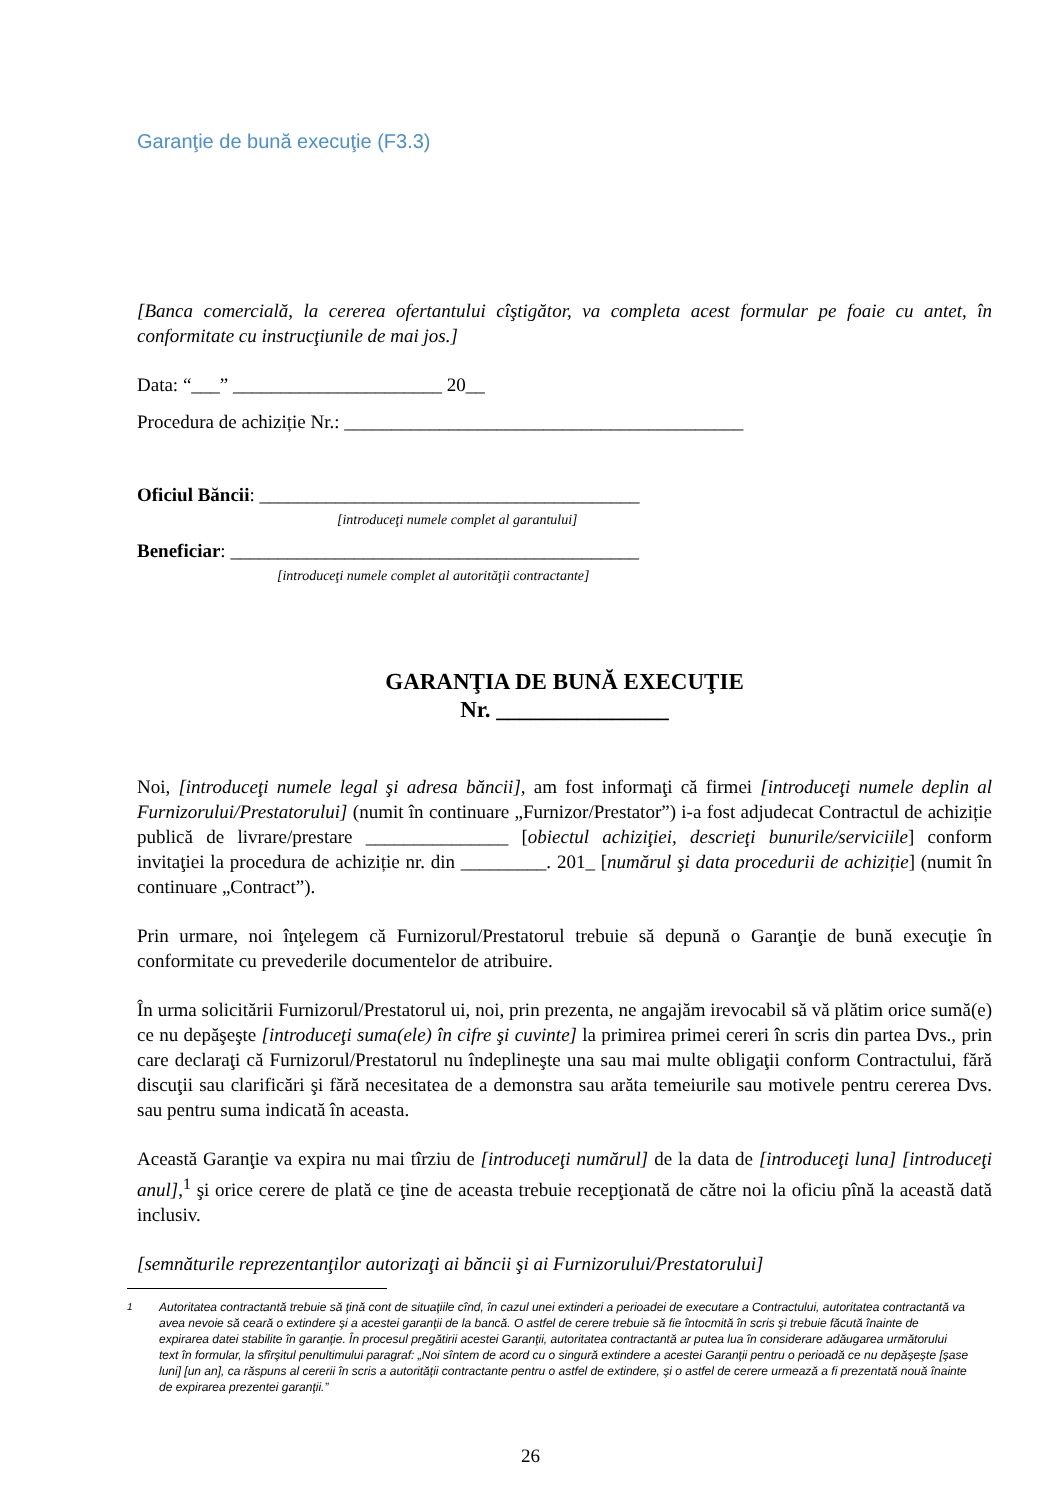Garanţie de bună execuţie (F3.3)
[Banca comercială, la cererea ofertantului cîştigător, va completa acest formular pe foaie cu antet, în conformitate cu instrucţiunile de mai jos.]
Data: “___” ______________________ 20__
Procedura de achiziție Nr.: __________________________________________
Oficiul Băncii: ________________________________________
[introduceţi numele complet al garantului]
Beneficiar: ___________________________________________
[introduceţi numele complet al autorităţii contractante]
GARANŢIA DE BUNĂ EXECUŢIE
Nr. _______________
Noi, [introduceţi numele legal şi adresa băncii], am fost informaţi că firmei [introduceţi numele deplin al Furnizorului/Prestatorului] (numit în continuare „Furnizor/Prestator”) i-a fost adjudecat Contractul de achiziție publică de livrare/prestare _______________ [obiectul achiziţiei, descrieţi bunurile/serviciile] conform invitaţiei la procedura de achiziție nr. din _________. 201_ [numărul şi data procedurii de achiziție] (numit în continuare „Contract”).
Prin urmare, noi înţelegem că Furnizorul/Prestatorul trebuie să depună o Garanţie de bună execuţie în conformitate cu prevederile documentelor de atribuire.
În urma solicitării Furnizorul/Prestatorul ui, noi, prin prezenta, ne angajăm irevocabil să vă plătim orice sumă(e) ce nu depăşeşte [introduceţi suma(ele) în cifre şi cuvinte] la primirea primei cereri în scris din partea Dvs., prin care declaraţi că Furnizorul/Prestatorul nu îndeplineşte una sau mai multe obligaţii conform Contractului, fără discuţii sau clarificări şi fără necesitatea de a demonstra sau arăta temeiurile sau motivele pentru cererea Dvs. sau pentru suma indicată în aceasta.
Această Garanţie va expira nu mai tîrziu de [introduceţi numărul] de la data de [introduceţi luna] [introduceţi anul],<sup>1</sup> şi orice cerere de plată ce ţine de aceasta trebuie recepţionată de către noi la oficiu pînă la această dată inclusiv.
[semnăturile reprezentanţilor autorizaţi ai băncii şi ai Furnizorului/Prestatorului]
<sup>1</sup> Autoritatea contractantă trebuie să ţină cont de situaţiile cînd, în cazul unei extinderi a perioadei de executare a Contractului, autoritatea contractantă va avea nevoie să ceară o extindere şi a acestei garanţii de la bancă. O astfel de cerere trebuie să fie întocmită în scris şi trebuie făcută înainte de expirarea datei stabilite în garanţie. În procesul pregătirii acestei Garanţii, autoritatea contractantă ar putea lua în considerare adăugarea următorului text în formular, la sfîrşitul penultimului paragraf: „Noi sîntem de acord cu o singură extindere a acestei Garanţii pentru o perioadă ce nu depăşeşte [şase luni] [un an], ca răspuns al cererii în scris a autorităţii contractante pentru o astfel de extindere, şi o astfel de cerere urmează a fi prezentată nouă înainte de expirarea prezentei garanţii.”
26